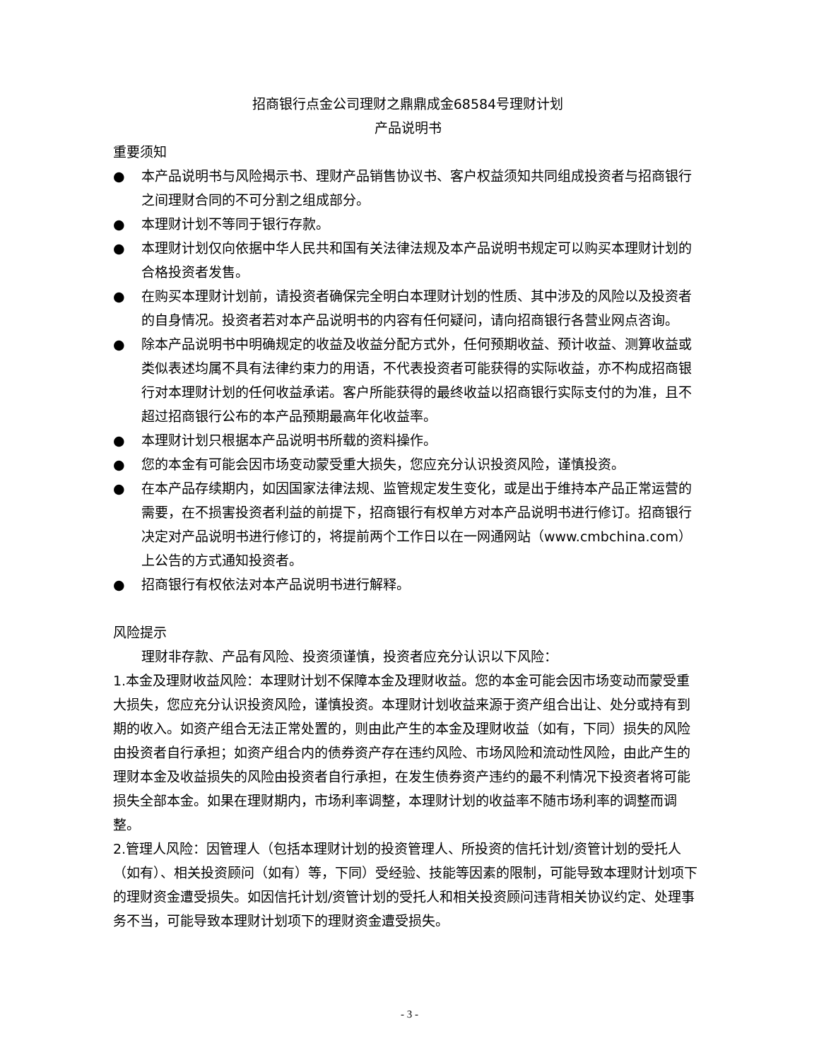招商银行点金公司理财之鼎鼎成金68584号理财计划
产品说明书
重要须知
● 本产品说明书与风险揭示书、理财产品销售协议书、客户权益须知共同组成投资者与招商银行之间理财合同的不可分割之组成部分。
● 本理财计划不等同于银行存款。
● 本理财计划仅向依据中华人民共和国有关法律法规及本产品说明书规定可以购买本理财计划的合格投资者发售。
● 在购买本理财计划前，请投资者确保完全明白本理财计划的性质、其中涉及的风险以及投资者的自身情况。投资者若对本产品说明书的内容有任何疑问，请向招商银行各营业网点咨询。
● 除本产品说明书中明确规定的收益及收益分配方式外，任何预期收益、预计收益、测算收益或类似表述均属不具有法律约束力的用语，不代表投资者可能获得的实际收益，亦不构成招商银行对本理财计划的任何收益承诺。客户所能获得的最终收益以招商银行实际支付的为准，且不超过招商银行公布的本产品预期最高年化收益率。
● 本理财计划只根据本产品说明书所载的资料操作。
● 您的本金有可能会因市场变动蒙受重大损失，您应充分认识投资风险，谨慎投资。
● 在本产品存续期内，如因国家法律法规、监管规定发生变化，或是出于维持本产品正常运营的需要，在不损害投资者利益的前提下，招商银行有权单方对本产品说明书进行修订。招商银行决定对产品说明书进行修订的，将提前两个工作日以在一网通网站（www.cmbchina.com）上公告的方式通知投资者。
● 招商银行有权依法对本产品说明书进行解释。
风险提示
理财非存款、产品有风险、投资须谨慎，投资者应充分认识以下风险：
1.本金及理财收益风险：本理财计划不保障本金及理财收益。您的本金可能会因市场变动而蒙受重大损失，您应充分认识投资风险，谨慎投资。本理财计划收益来源于资产组合出让、处分或持有到期的收入。如资产组合无法正常处置的，则由此产生的本金及理财收益（如有，下同）损失的风险由投资者自行承担；如资产组合内的债券资产存在违约风险、市场风险和流动性风险，由此产生的理财本金及收益损失的风险由投资者自行承担，在发生债券资产违约的最不利情况下投资者将可能损失全部本金。如果在理财期内，市场利率调整，本理财计划的收益率不随市场利率的调整而调整。
2.管理人风险：因管理人（包括本理财计划的投资管理人、所投资的信托计划/资管计划的受托人（如有）、相关投资顾问（如有）等，下同）受经验、技能等因素的限制，可能导致本理财计划项下的理财资金遭受损失。如因信托计划/资管计划的受托人和相关投资顾问违背相关协议约定、处理事务不当，可能导致本理财计划项下的理财资金遭受损失。
- 3 -